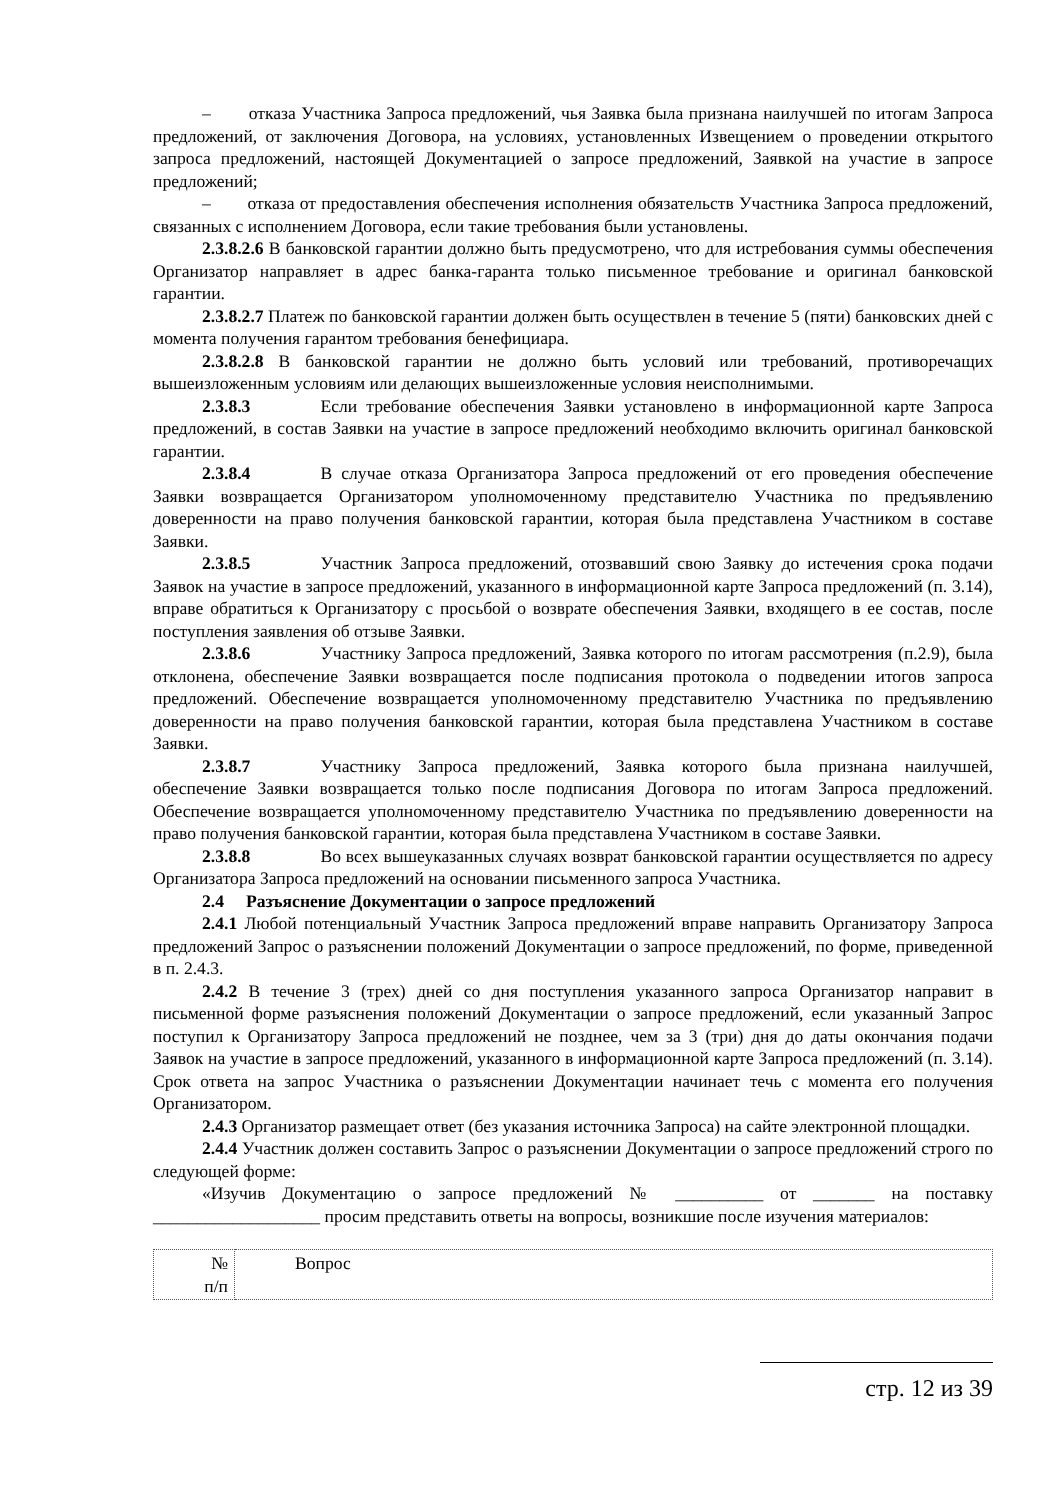– отказа Участника Запроса предложений, чья Заявка была признана наилучшей по итогам Запроса предложений, от заключения Договора, на условиях, установленных Извещением о проведении открытого запроса предложений, настоящей Документацией о запросе предложений, Заявкой на участие в запросе предложений;
– отказа от предоставления обеспечения исполнения обязательств Участника Запроса предложений, связанных с исполнением Договора, если такие требования были установлены.
2.3.8.2.6 В банковской гарантии должно быть предусмотрено, что для истребования суммы обеспечения Организатор направляет в адрес банка-гаранта только письменное требование и оригинал банковской гарантии.
2.3.8.2.7 Платеж по банковской гарантии должен быть осуществлен в течение 5 (пяти) банковских дней с момента получения гарантом требования бенефициара.
2.3.8.2.8 В банковской гарантии не должно быть условий или требований, противоречащих вышеизложенным условиям или делающих вышеизложенные условия неисполнимыми.
2.3.8.3 Если требование обеспечения Заявки установлено в информационной карте Запроса предложений, в состав Заявки на участие в запросе предложений необходимо включить оригинал банковской гарантии.
2.3.8.4 В случае отказа Организатора Запроса предложений от его проведения обеспечение Заявки возвращается Организатором уполномоченному представителю Участника по предъявлению доверенности на право получения банковской гарантии, которая была представлена Участником в составе Заявки.
2.3.8.5 Участник Запроса предложений, отозвавший свою Заявку до истечения срока подачи Заявок на участие в запросе предложений, указанного в информационной карте Запроса предложений (п. 3.14), вправе обратиться к Организатору с просьбой о возврате обеспечения Заявки, входящего в ее состав, после поступления заявления об отзыве Заявки.
2.3.8.6 Участнику Запроса предложений, Заявка которого по итогам рассмотрения (п.2.9), была отклонена, обеспечение Заявки возвращается после подписания протокола о подведении итогов запроса предложений. Обеспечение возвращается уполномоченному представителю Участника по предъявлению доверенности на право получения банковской гарантии, которая была представлена Участником в составе Заявки.
2.3.8.7 Участнику Запроса предложений, Заявка которого была признана наилучшей, обеспечение Заявки возвращается только после подписания Договора по итогам Запроса предложений. Обеспечение возвращается уполномоченному представителю Участника по предъявлению доверенности на право получения банковской гарантии, которая была представлена Участником в составе Заявки.
2.3.8.8 Во всех вышеуказанных случаях возврат банковской гарантии осуществляется по адресу Организатора Запроса предложений на основании письменного запроса Участника.
2.4 Разъяснение Документации о запросе предложений
2.4.1 Любой потенциальный Участник Запроса предложений вправе направить Организатору Запроса предложений Запрос о разъяснении положений Документации о запросе предложений, по форме, приведенной в п. 2.4.3.
2.4.2 В течение 3 (трех) дней со дня поступления указанного запроса Организатор направит в письменной форме разъяснения положений Документации о запросе предложений, если указанный Запрос поступил к Организатору Запроса предложений не позднее, чем за 3 (три) дня до даты окончания подачи Заявок на участие в запросе предложений, указанного в информационной карте Запроса предложений (п. 3.14). Срок ответа на запрос Участника о разъяснении Документации начинает течь с момента его получения Организатором.
2.4.3 Организатор размещает ответ (без указания источника Запроса) на сайте электронной площадки.
2.4.4 Участник должен составить Запрос о разъяснении Документации о запросе предложений строго по следующей форме:
«Изучив Документацию о запросе предложений № __________ от _______ на поставку ___________________ просим представить ответы на вопросы, возникшие после изучения материалов:
| № п/п | Вопрос |
стр. 12 из 39